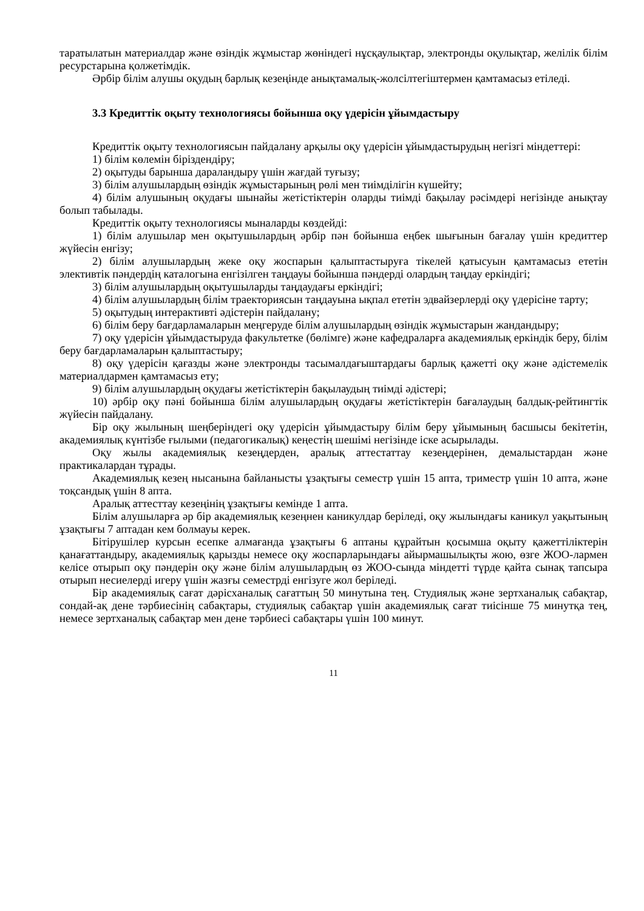таратылатын материалдар және өзіндік жұмыстар жөніндегі нұсқаулықтар, электронды оқулықтар, желілік білім ресурстарына қолжетімдік.
Әрбір білім алушы оқудың барлық кезеңінде анықтамалық-жолсілтегіштермен қамтамасыз етіледі.
3.3 Кредиттік оқыту технологиясы бойынша оқу үдерісін ұйымдастыру
Кредиттік оқыту технологиясын пайдалану арқылы оқу үдерісін ұйымдастырудың негізгі міндеттері:
1) білім көлемін біріздендіру;
2) оқытуды барынша дараландыру үшін жағдай туғызу;
3) білім алушылардың өзіндік жұмыстарының рөлі мен тиімділігін күшейту;
4) білім алушының оқудағы шынайы жетістіктерін оларды тиімді бақылау рәсімдері негізінде анықтау болып табылады.
Кредиттік оқыту технологиясы мыналарды көздейді:
1) білім алушылар мен оқытушылардың әрбір пән бойынша еңбек шығынын бағалау үшін кредиттер жүйесін енгізу;
2) білім алушылардың жеке оқу жоспарын қалыптастыруға тікелей қатысуын қамтамасыз ететін элективтік пәндердің каталогына енгізілген таңдауы бойынша пәндерді олардың таңдау еркіндігі;
3) білім алушылардың оқытушыларды таңдаудағы еркіндігі;
4) білім алушылардың білім траекториясын таңдауына ықпал ететін эдвайзерлерді оқу үдерісіне тарту;
5) оқытудың интерактивті әдістерін пайдалану;
6) білім беру бағдарламаларын меңгеруде білім алушылардың өзіндік жұмыстарын жандандыру;
7) оқу үдерісін ұйымдастыруда факультетке (бөлімге) және кафедраларға академиялық еркіндік беру, білім беру бағдарламаларын қалыптастыру;
8) оқу үдерісін қағазды және электронды тасымалдағыштардағы барлық қажетті оқу және әдістемелік материалдармен қамтамасыз ету;
9) білім алушылардың оқудағы жетістіктерін бақылаудың тиімді әдістері;
10) әрбір оқу пәні бойынша білім алушылардың оқудағы жетістіктерін бағалаудың балдық-рейтингтік жүйесін пайдалану.
Бір оқу жылының шеңберіндегі оқу үдерісін ұйымдастыру білім беру ұйымының басшысы бекітетін, академиялық күнтізбе ғылыми (педагогикалық) кеңестің шешімі негізінде іске асырылады.
Оқу жылы академиялық кезеңдерден, аралық аттестаттау кезеңдерінен, демалыстардан және практикалардан тұрады.
Академиялық кезең нысанына байланысты ұзақтығы семестр үшін 15 апта, триместр үшін 10 апта, және тоқсандық үшін 8 апта.
Аралық аттесттау кезеңінің ұзақтығы кемінде 1 апта.
Білім алушыларға әр бір академиялық кезеңнен каникулдар беріледі, оқу жылындағы каникул уақытының ұзақтығы 7 аптадан кем болмауы керек.
Бітірушілер курсын есепке алмағанда ұзақтығы 6 аптаны құрайтын қосымша оқыту қажеттіліктерін қанағаттандыру, академиялық қарызды немесе оқу жоспарларындағы айырмашылықты жою, өзге ЖОО-лармен келісе отырып оқу пәндерін оқу және білім алушылардың өз ЖОО-сында міндетті түрде қайта сынақ тапсыра отырып несиелерді игеру үшін жазғы семестрді енгізуге жол беріледі.
Бір академиялық сағат дәрісханалық сағаттың 50 минутына тең. Студиялық және зертханалық сабақтар, сондай-ақ дене тәрбиесінің сабақтары, студиялық сабақтар үшін академиялық сағат тиісінше 75 минутқа тең, немесе зертханалық сабақтар мен дене тәрбиесі сабақтары үшін 100 минут.
11